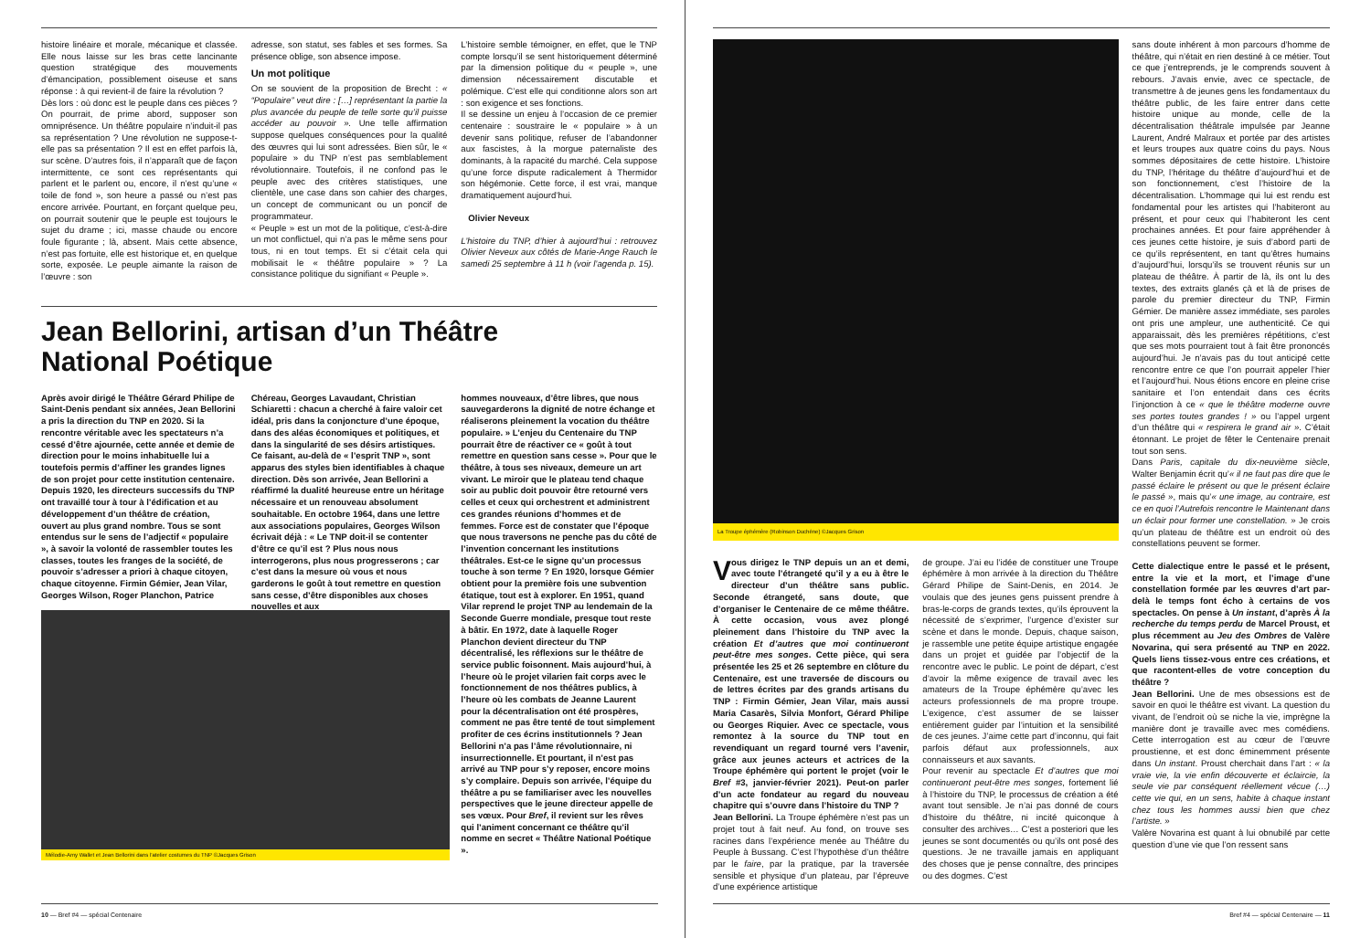histoire linéaire et morale, mécanique et classée. Elle nous laisse sur les bras cette lancinante question stratégique des mouvements d’émancipation, possiblement oiseuse et sans réponse : à qui revient-il de faire la révolution ?
Dès lors : où donc est le peuple dans ces pièces ? On pourrait, de prime abord, supposer son omniprésence. Un théâtre populaire n’induit-il pas sa représentation ? Une révolution ne suppose-t-elle pas sa présentation ? Il est en effet parfois là, sur scène. D’autres fois, il n’apparaît que de façon intermittente, ce sont ces représentants qui parlent et le parlent ou, encore, il n’est qu’une « toile de fond », son heure a passé ou n’est pas encore arrivée. Pourtant, en forçant quelque peu, on pourrait soutenir que le peuple est toujours le sujet du drame ; ici, masse chaude ou encore foule figurante ; là, absent. Mais cette absence, n’est pas fortuite, elle est historique et, en quelque sorte, exposée. Le peuple aimante la raison de l’œuvre : son
adresse, son statut, ses fables et ses formes. Sa présence oblige, son absence impose.
Un mot politique
On se souvient de la proposition de Brecht : « “Populaire” veut dire : […] représentant la partie la plus avancée du peuple de telle sorte qu’il puisse accéder au pouvoir ». Une telle affirmation suppose quelques conséquences pour la qualité des œuvres qui lui sont adressées. Bien sûr, le « populaire » du TNP n’est pas semblablement révolutionnaire. Toutefois, il ne confond pas le peuple avec des critères statistiques, une clientèle, une case dans son cahier des charges, un concept de communicant ou un poncif de programmateur.
« Peuple » est un mot de la politique, c’est-à-dire un mot conflictuel, qui n’a pas le même sens pour tous, ni en tout temps. Et si c’était cela qui mobilisait le « théâtre populaire » ? La consistance politique du signifiant « Peuple ».
L’histoire semble témoigner, en effet, que le TNP compte lorsqu’il se sent historiquement déterminé par la dimension politique du « peuple », une dimension nécessairement discutable et polémique. C’est elle qui conditionne alors son art : son exigence et ses fonctions.
Il se dessine un enjeu à l’occasion de ce premier centenaire : soustraire le « populaire » à un devenir sans politique, refuser de l’abandonner aux fascistes, à la morgue paternaliste des dominants, à la rapacité du marché. Cela suppose qu’une force dispute radicalement à Thermidor son hégémonie. Cette force, il est vrai, manque dramatiquement aujourd’hui.
Olivier Neveux
L’histoire du TNP, d’hier à aujourd’hui : retrouvez Olivier Neveux aux côtés de Marie-Ange Rauch le samedi 25 septembre à 11 h (voir l’agenda p. 15).
Jean Bellorini, artisan d’un Théâtre
National Poétique
Après avoir dirigé le Théâtre Gérard Philipe de Saint-Denis pendant six années, Jean Bellorini a pris la direction du TNP en 2020. Si la rencontre véritable avec les spectateurs n’a cessé d’être ajournée, cette année et demie de direction pour le moins inhabituelle lui a toutefois permis d’affiner les grandes lignes de son projet pour cette institution centenaire. Depuis 1920, les directeurs successifs du TNP ont travaillé tour à tour à l’édification et au développement d’un théâtre de création, ouvert au plus grand nombre. Tous se sont entendus sur le sens de l’adjectif « populaire », à savoir la volonté de rassembler toutes les classes, toutes les franges de la société, de pouvoir s’adresser a priori à chaque citoyen, chaque citoyenne. Firmin Gémier, Jean Vilar, Georges Wilson, Roger Planchon, Patrice
Chéreau, Georges Lavaudant, Christian Schiaretti : chacun a cherché à faire valoir cet idéal, pris dans la conjoncture d’une époque, dans des aléas économiques et politiques, et dans la singularité de ses désirs artistiques. Ce faisant, au-delà de « l’esprit TNP », sont apparus des styles bien identifiables à chaque direction. Dès son arrivée, Jean Bellorini a réaffirmé la dualité heureuse entre un héritage nécessaire et un renouveau absolument souhaitable. En octobre 1964, dans une lettre aux associations populaires, Georges Wilson écrivait déjà : « Le TNP doit-il se contenter d’être ce qu’il est ? Plus nous nous interrogerons, plus nous progresserons ; car c’est dans la mesure où vous et nous garderons le goût à tout remettre en question sans cesse, d’être disponibles aux choses nouvelles et aux
hommes nouveaux, d’être libres, que nous sauvegarderons la dignité de notre échange et réaliserons pleinement la vocation du théâtre populaire. » L’enjeu du Centenaire du TNP pourrait être de réactiver ce « goût à tout remettre en question sans cesse ». Pour que le théâtre, à tous ses niveaux, demeure un art vivant. Le miroir que le plateau tend chaque soir au public doit pouvoir être retourné vers celles et ceux qui orchestrent et administrent ces grandes réunions d’hommes et de femmes. Force est de constater que l’époque que nous traversons ne penche pas du côté de l’invention concernant les institutions théâtrales. Est-ce le signe qu’un processus touche à son terme ? En 1920, lorsque Gémier obtient pour la première fois une subvention étatique, tout est à explorer. En 1951, quand Vilar reprend le projet TNP au lendemain de la Seconde Guerre mondiale, presque tout reste à bâtir. En 1972, date à laquelle Roger Planchon devient directeur du TNP décentralisé, les réflexions sur le théâtre de service public foisonnent. Mais aujourd’hui, à l’heure où le projet vilarien fait corps avec le fonctionnement de nos théâtres publics, à l’heure où les combats de Jeanne Laurent pour la décentralisation ont été prospères, comment ne pas être tenté de tout simplement profiter de ces écrins institutionnels ? Jean Bellorini n’a pas l’âme révolutionnaire, ni insurrectionnelle. Et pourtant, il n’est pas arrivé au TNP pour s’y reposer, encore moins s’y complaire. Depuis son arrivée, l’équipe du théâtre a pu se familiariser avec les nouvelles perspectives que le jeune directeur appelle de ses vœux. Pour Bref, il revient sur les rêves qui l’animent concernant ce théâtre qu’il nomme en secret « Théâtre National Poétique ».
Mélodie-Amy Wallet et Jean Bellorini dans l’atelier costumes du TNP ©Jacques Grison
10 — Bref #4 — spécial Centenaire
La Troupe éphémère (Robinson Duchêne) ©Jacques Grison
Vous dirigez le TNP depuis un an et demi, avec toute l’étrangeté qu’il y a eu à être le directeur d’un théâtre sans public. Seconde étrangeté, sans doute, que d’organiser le Centenaire de ce même théâtre. À cette occasion, vous avez plongé pleinement dans l’histoire du TNP avec la création Et d’autres que moi continueront peut-être mes songes. Cette pièce, qui sera présentée les 25 et 26 septembre en clôture du Centenaire, est une traversée de discours ou de lettres écrites par des grands artisans du TNP : Firmin Gémier, Jean Vilar, mais aussi Maria Casarès, Silvia Monfort, Gérard Philipe ou Georges Riquier. Avec ce spectacle, vous remontez à la source du TNP tout en revendiquant un regard tourné vers l’avenir, grâce aux jeunes acteurs et actrices de la Troupe éphémère qui portent le projet (voir le Bref #3, janvier-février 2021). Peut-on parler d’un acte fondateur au regard du nouveau chapitre qui s’ouvre dans l’histoire du TNP ?
Jean Bellorini. La Troupe éphémère n’est pas un projet tout à fait neuf. Au fond, on trouve ses racines dans l’expérience menée au Théâtre du Peuple à Bussang. C’est l’hypothèse d’un théâtre par le faire, par la pratique, par la traversée sensible et physique d’un plateau, par l’épreuve d’une expérience artistique
de groupe. J’ai eu l’idée de constituer une Troupe éphémère à mon arrivée à la direction du Théâtre Gérard Philipe de Saint-Denis, en 2014. Je voulais que des jeunes gens puissent prendre à bras-le-corps de grands textes, qu’ils éprouvent la nécessité de s’exprimer, l’urgence d’exister sur scène et dans le monde. Depuis, chaque saison, je rassemble une petite équipe artistique engagée dans un projet et guidée par l’objectif de la rencontre avec le public. Le point de départ, c’est d’avoir la même exigence de travail avec les amateurs de la Troupe éphémère qu’avec les acteurs professionnels de ma propre troupe. L’exigence, c’est assumer de se laisser entièrement guider par l’intuition et la sensibilité de ces jeunes. J’aime cette part d’inconnu, qui fait parfois défaut aux professionnels, aux connaisseurs et aux savants.
Pour revenir au spectacle Et d’autres que moi continueront peut-être mes songes, fortement lié à l’histoire du TNP, le processus de création a été avant tout sensible. Je n’ai pas donné de cours d’histoire du théâtre, ni incité quiconque à consulter des archives… C’est a posteriori que les jeunes se sont documentés ou qu’ils ont posé des questions. Je ne travaille jamais en appliquant des choses que je pense connaître, des principes ou des dogmes. C’est
sans doute inhérent à mon parcours d’homme de théâtre, qui n’était en rien destiné à ce métier. Tout ce que j’entreprends, je le comprends souvent à rebours. J’avais envie, avec ce spectacle, de transmettre à de jeunes gens les fondamentaux du théâtre public, de les faire entrer dans cette histoire unique au monde, celle de la décentralisation théâtrale impulsée par Jeanne Laurent, André Malraux et portée par des artistes et leurs troupes aux quatre coins du pays. Nous sommes dépositaires de cette histoire. L’histoire du TNP, l’héritage du théâtre d’aujourd’hui et de son fonctionnement, c’est l’histoire de la décentralisation. L’hommage qui lui est rendu est fondamental pour les artistes qui l’habiteront au présent, et pour ceux qui l’habiteront les cent prochaines années. Et pour faire appréhender à ces jeunes cette histoire, je suis d’abord parti de ce qu’ils représentent, en tant qu’êtres humains d’aujourd’hui, lorsqu’ils se trouvent réunis sur un plateau de théâtre. À partir de là, ils ont lu des textes, des extraits glanés çà et là de prises de parole du premier directeur du TNP, Firmin Gémier. De manière assez immédiate, ses paroles ont pris une ampleur, une authenticité. Ce qui apparaissait, dès les premières répétitions, c’est que ses mots pourraient tout à fait être prononcés aujourd’hui. Je n’avais pas du tout anticipé cette rencontre entre ce que l’on pourrait appeler l’hier et l’aujourd’hui. Nous étions encore en pleine crise sanitaire et l’on entendait dans ces écrits l’injonction à ce « que le théâtre moderne ouvre ses portes toutes grandes ! » ou l’appel urgent d’un théâtre qui « respirera le grand air ». C’était étonnant. Le projet de fêter le Centenaire prenait tout son sens.
Dans Paris, capitale du dix-neuvième siècle, Walter Benjamin écrit qu’« il ne faut pas dire que le passé éclaire le présent ou que le présent éclaire le passé », mais qu’« une image, au contraire, est ce en quoi l’Autrefois rencontre le Maintenant dans un éclair pour former une constellation. » Je crois qu’un plateau de théâtre est un endroit où des constellations peuvent se former.
Cette dialectique entre le passé et le présent, entre la vie et la mort, et l’image d’une constellation formée par les œuvres d’art par-delà le temps font écho à certains de vos spectacles. On pense à Un instant, d’après À la recherche du temps perdu de Marcel Proust, et plus récemment au Jeu des Ombres de Valère Novarina, qui sera présenté au TNP en 2022. Quels liens tissez-vous entre ces créations, et que racontent-elles de votre conception du théâtre ?
Jean Bellorini. Une de mes obsessions est de savoir en quoi le théâtre est vivant. La question du vivant, de l’endroit où se niche la vie, imprègne la manière dont je travaille avec mes comédiens. Cette interrogation est au cœur de l’œuvre proustienne, et est donc éminemment présente dans Un instant. Proust cherchait dans l’art : « la vraie vie, la vie enfin découverte et éclaircie, la seule vie par conséquent réellement vécue (…) cette vie qui, en un sens, habite à chaque instant chez tous les hommes aussi bien que chez l’artiste. »
Valère Novarina est quant à lui obnubilé par cette question d’une vie que l’on ressent sans
Bref #4 — spécial Centenaire — 11